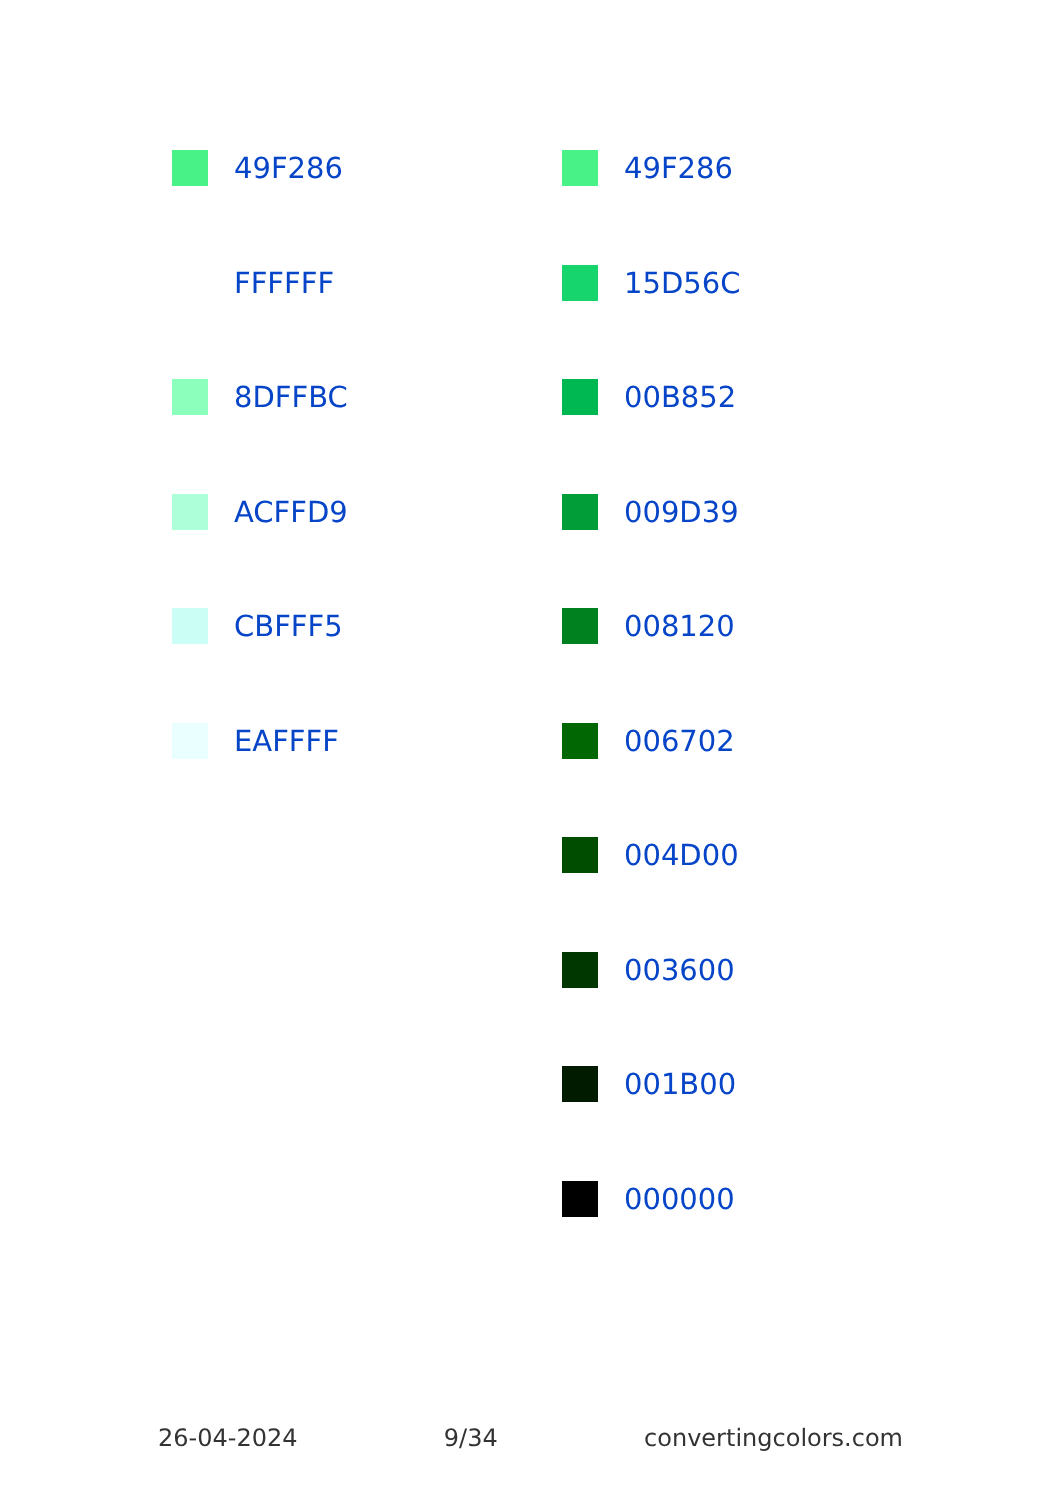49F286
FFFFFF
8DFFBC
ACFFD9
CBFFF5
EAFFFF
49F286
15D56C
00B852
009D39
008120
006702
004D00
003600
001B00
000000
26-04-2024 9/34 convertingcolors.com